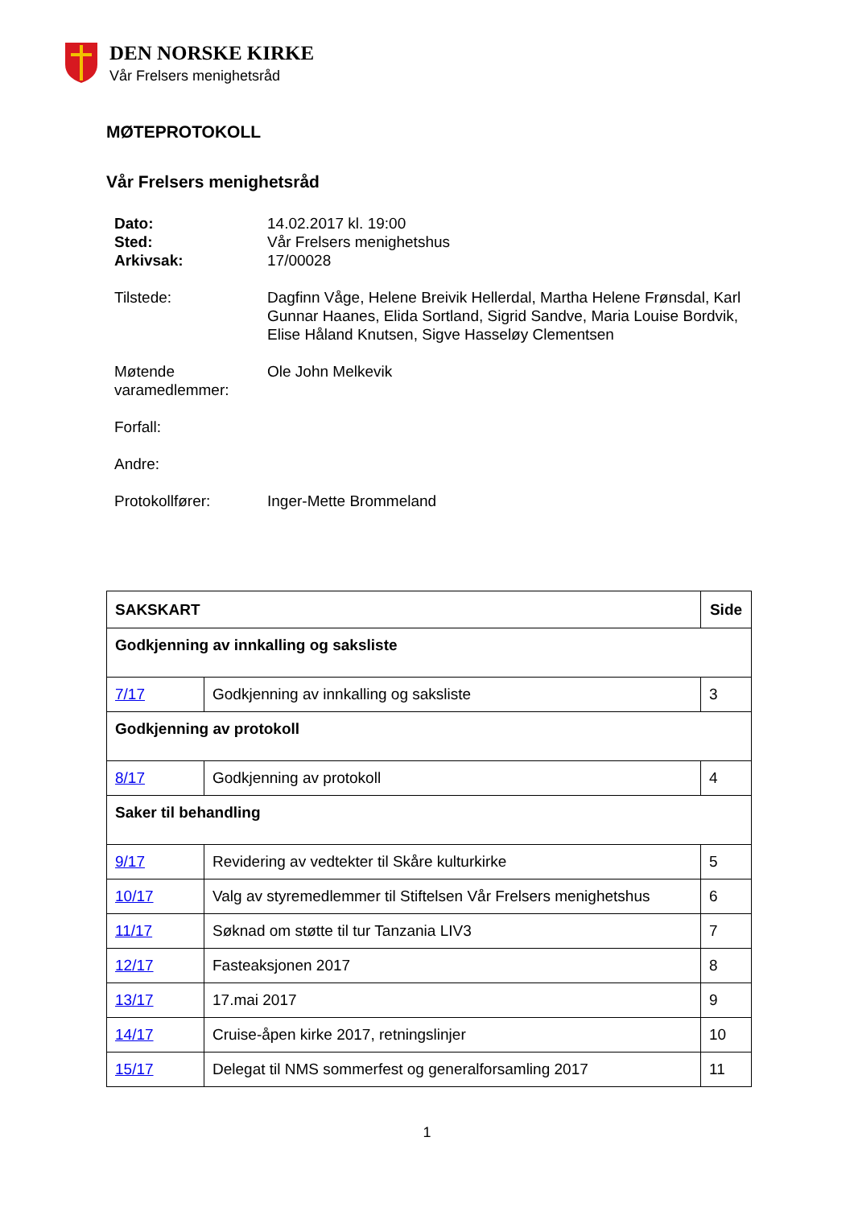DEN NORSKE KIRKE
Vår Frelsers menighetsråd
MØTEPROTOKOLL
Vår Frelsers menighetsråd
| Dato: | 14.02.2017 kl. 19:00 |
| Sted: | Vår Frelsers menighetshus |
| Arkivsak: | 17/00028 |
| Tilstede: | Dagfinn Våge, Helene Breivik Hellerdal, Martha Helene Frønsdal, Karl Gunnar Haanes, Elida Sortland, Sigrid Sandve, Maria Louise Bordvik, Elise Håland Knutsen, Sigve Hasseløy Clementsen |
| Møtende varamedlemmer: | Ole John Melkevik |
| Forfall: | |
| Andre: | |
| Protokollfører: | Inger-Mette Brommeland |
| SAKSKART | | Side |
| --- | --- | --- |
| Godkjenning av innkalling og saksliste | | |
| 7/17 | Godkjenning av innkalling og saksliste | 3 |
| Godkjenning av protokoll | | |
| 8/17 | Godkjenning av protokoll | 4 |
| Saker til behandling | | |
| 9/17 | Revidering av vedtekter til Skåre kulturkirke | 5 |
| 10/17 | Valg av styremedlemmer til Stiftelsen Vår Frelsers menighetshus | 6 |
| 11/17 | Søknad om støtte til tur Tanzania LIV3 | 7 |
| 12/17 | Fasteaksjonen 2017 | 8 |
| 13/17 | 17.mai 2017 | 9 |
| 14/17 | Cruise-åpen kirke 2017, retningslinjer | 10 |
| 15/17 | Delegat til NMS sommerfest og generalforsamling 2017 | 11 |
1